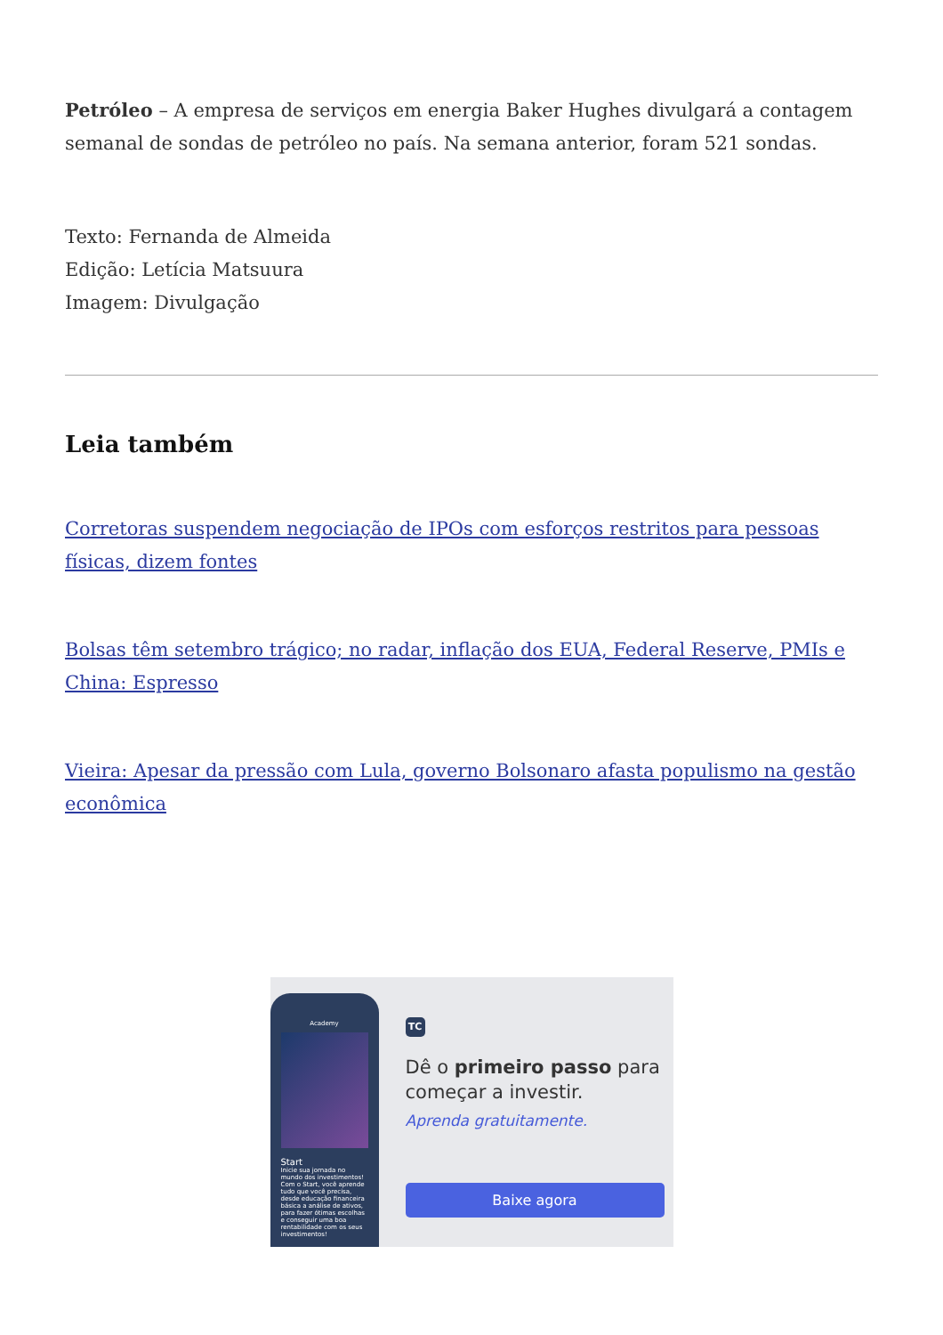Petróleo – A empresa de serviços em energia Baker Hughes divulgará a contagem semanal de sondas de petróleo no país. Na semana anterior, foram 521 sondas.
Texto: Fernanda de Almeida
Edição: Letícia Matsuura
Imagem: Divulgação
Leia também
Corretoras suspendem negociação de IPOs com esforços restritos para pessoas físicas, dizem fontes
Bolsas têm setembro trágico; no radar, inflação dos EUA, Federal Reserve, PMIs e China: Espresso
Vieira: Apesar da pressão com Lula, governo Bolsonaro afasta populismo na gestão econômica
Academy
Start
Inicie sua jornada no mundo dos investimentos! Com o Start, você aprende tudo que você precisa, desde educação financeira básica a análise de ativos, para fazer ótimas escolhas e conseguir uma boa rentabilidade com os seus investimentos!
TC
Dê o primeiro passo para começar a investir.
Aprenda gratuitamente.
Baixe agora